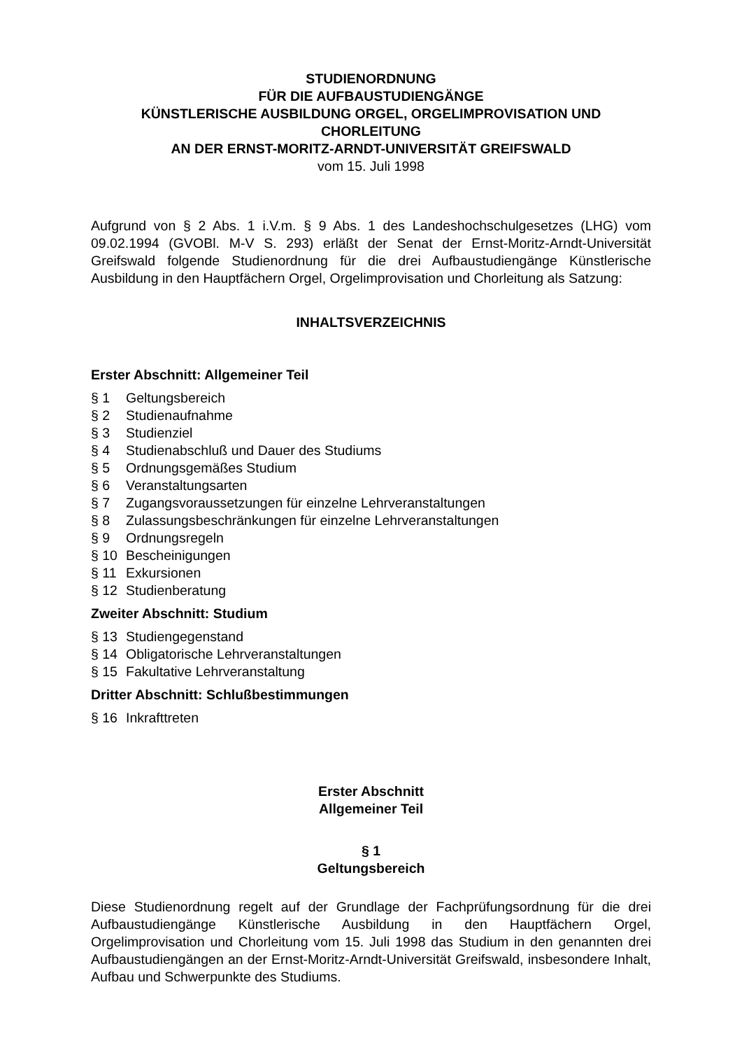STUDIENORDNUNG
FÜR DIE AUFBAUSTUDIENGÄNGE
KÜNSTLERISCHE AUSBILDUNG ORGEL, ORGELIMPROVISATION UND CHORLEITUNG
AN DER ERNST-MORITZ-ARNDT-UNIVERSITÄT GREIFSWALD
vom 15. Juli 1998
Aufgrund von § 2 Abs. 1 i.V.m. § 9 Abs. 1 des Landeshochschulgesetzes (LHG) vom 09.02.1994 (GVOBl. M-V S. 293) erläßt der Senat der Ernst-Moritz-Arndt-Universität Greifswald folgende Studienordnung für die drei Aufbaustudiengänge Künstlerische Ausbildung in den Hauptfächern Orgel, Orgelimprovisation und Chorleitung als Satzung:
INHALTSVERZEICHNIS
Erster Abschnitt: Allgemeiner Teil
§ 1 Geltungsbereich
§ 2 Studienaufnahme
§ 3 Studienziel
§ 4 Studienabschluß und Dauer des Studiums
§ 5 Ordnungsgemäßes Studium
§ 6 Veranstaltungsarten
§ 7 Zugangsvoraussetzungen für einzelne Lehrveranstaltungen
§ 8 Zulassungsbeschränkungen für einzelne Lehrveranstaltungen
§ 9 Ordnungsregeln
§ 10 Bescheinigungen
§ 11 Exkursionen
§ 12 Studienberatung
Zweiter Abschnitt: Studium
§ 13 Studiengegenstand
§ 14 Obligatorische Lehrveranstaltungen
§ 15 Fakultative Lehrveranstaltung
Dritter Abschnitt: Schlußbestimmungen
§ 16 Inkrafttreten
Erster Abschnitt
Allgemeiner Teil
§ 1
Geltungsbereich
Diese Studienordnung regelt auf der Grundlage der Fachprüfungsordnung für die drei Aufbaustudiengänge Künstlerische Ausbildung in den Hauptfächern Orgel, Orgelimprovisation und Chorleitung vom 15. Juli 1998 das Studium in den genannten drei Aufbaustudiengängen an der Ernst-Moritz-Arndt-Universität Greifswald, insbesondere Inhalt, Aufbau und Schwerpunkte des Studiums.